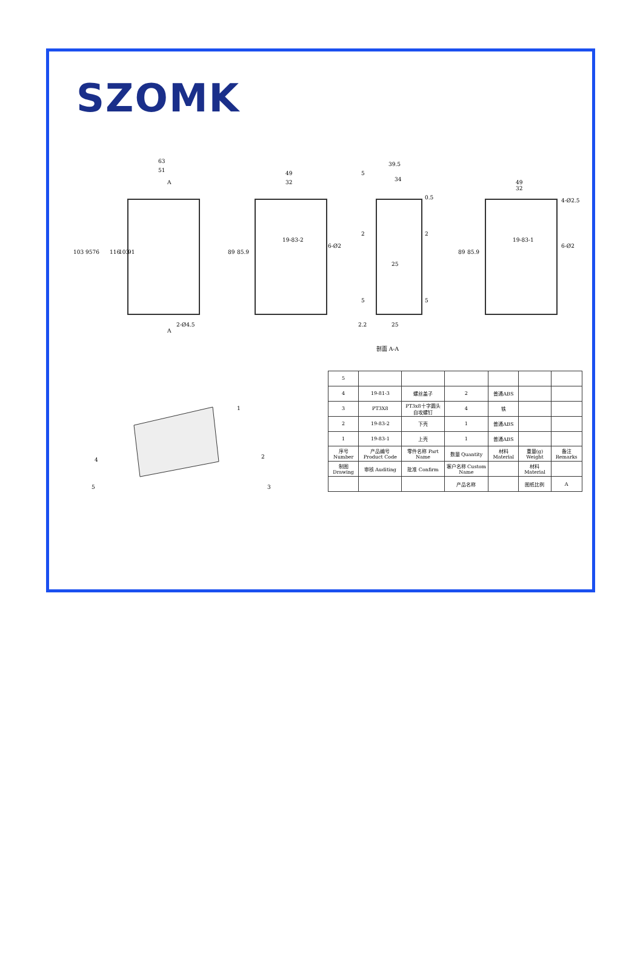SZOMK
63
51
103 9576
116
103
91
2-Ø4.5
A
A
49
32
89
85.9
6-Ø2
19-83-2
39.5
5
34
0.5
2
2
25
5
5
2.2
25
49
32
4-Ø2.5
89
85.9
6-Ø2
19-83-1
剖面 A-A
1
4
5
2
3
| 5 | | | | | | |
| 4 | 19-81-3 | 螺丝盖子 | 2 | 普通ABS | | |
| 3 | PT3X8 | PT3x8十字圆头自攻螺钉 | 4 | 铁 | | |
| 2 | 19-83-2 | 下壳 | 1 | 普通ABS | | |
| 1 | 19-83-1 | 上壳 | 1 | 普通ABS | | |
| 序号 Number | 产品编号 Product Code | 零件名称 Part Name | 数量 Quantity | 材料 Material | 重量(g) Weight | 备注 Remarks |
| 制图 Drawing | 审核 Auditing | 批准 Confirm | 客户名称 Custom Name | | 材料 Material | |
| | | | 产品名称 | | 图纸比例 | A |